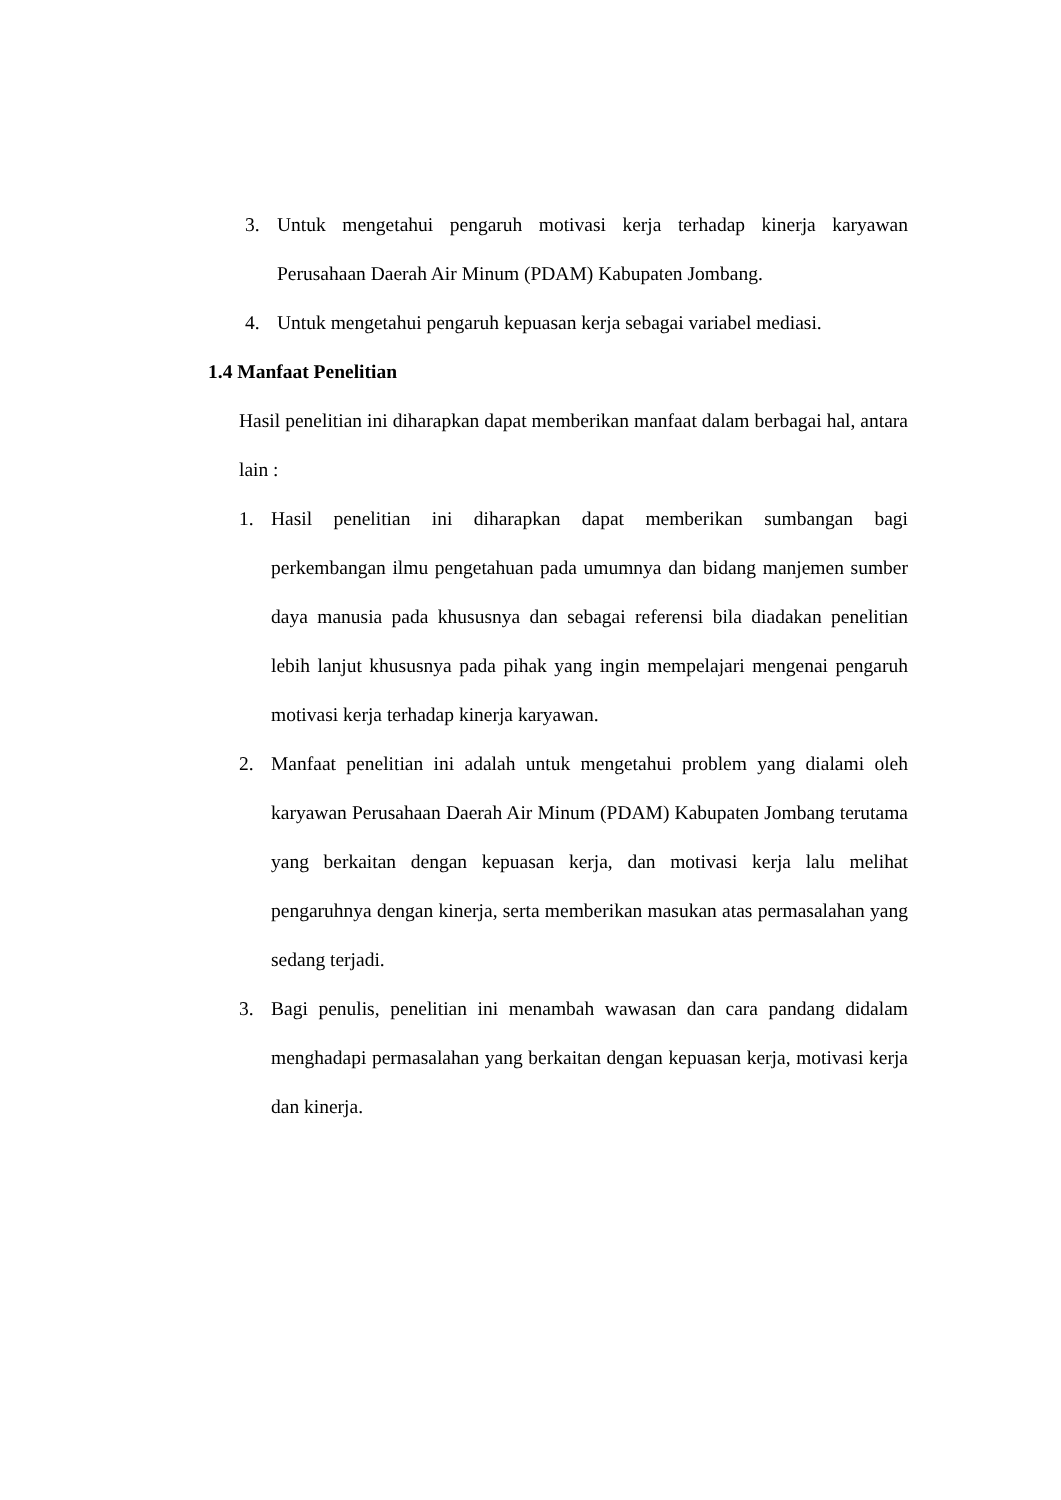3. Untuk mengetahui pengaruh motivasi kerja terhadap kinerja karyawan Perusahaan Daerah Air Minum (PDAM) Kabupaten Jombang.
4. Untuk mengetahui pengaruh kepuasan kerja sebagai variabel mediasi.
1.4 Manfaat Penelitian
Hasil penelitian ini diharapkan dapat memberikan manfaat dalam berbagai hal, antara lain :
1. Hasil penelitian ini diharapkan dapat memberikan sumbangan bagi perkembangan ilmu pengetahuan pada umumnya dan bidang manjemen sumber daya manusia pada khususnya dan sebagai referensi bila diadakan penelitian lebih lanjut khususnya pada pihak yang ingin mempelajari mengenai pengaruh motivasi kerja terhadap kinerja karyawan.
2. Manfaat penelitian ini adalah untuk mengetahui problem yang dialami oleh karyawan Perusahaan Daerah Air Minum (PDAM) Kabupaten Jombang terutama yang berkaitan dengan kepuasan kerja, dan motivasi kerja lalu melihat pengaruhnya dengan kinerja, serta memberikan masukan atas permasalahan yang sedang terjadi.
3. Bagi penulis, penelitian ini menambah wawasan dan cara pandang didalam menghadapi permasalahan yang berkaitan dengan kepuasan kerja, motivasi kerja dan kinerja.